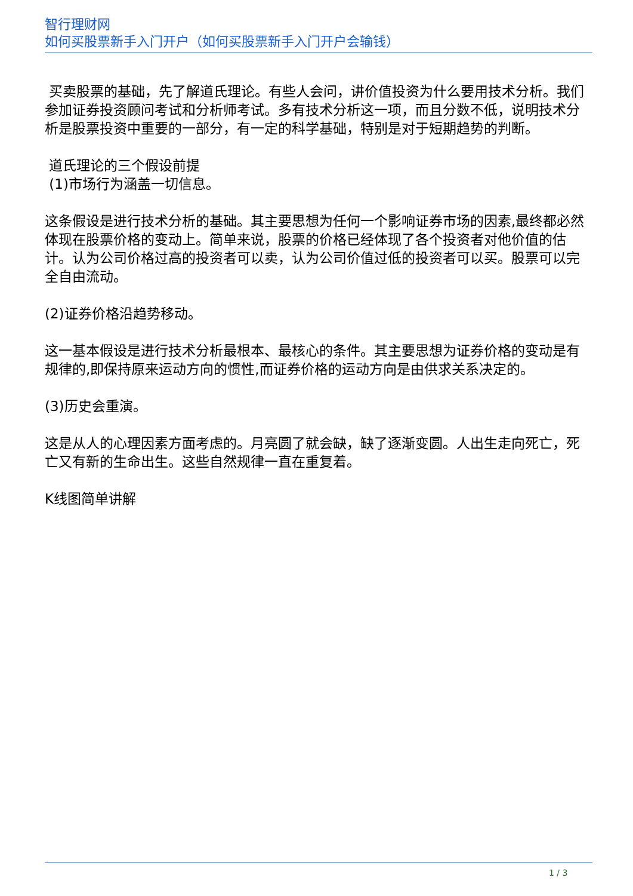智行理财网
如何买股票新手入门开户（如何买股票新手入门开户会输钱）
买卖股票的基础，先了解道氏理论。有些人会问，讲价值投资为什么要用技术分析。我们参加证券投资顾问考试和分析师考试。多有技术分析这一项，而且分数不低，说明技术分析是股票投资中重要的一部分，有一定的科学基础，特别是对于短期趋势的判断。
道氏理论的三个假设前提
(1)市场行为涵盖一切信息。
这条假设是进行技术分析的基础。其主要思想为任何一个影响证券市场的因素,最终都必然体现在股票价格的变动上。简单来说，股票的价格已经体现了各个投资者对他价值的估计。认为公司价格过高的投资者可以卖，认为公司价值过低的投资者可以买。股票可以完全自由流动。
(2)证券价格沿趋势移动。
这一基本假设是进行技术分析最根本、最核心的条件。其主要思想为证券价格的变动是有规律的,即保持原来运动方向的惯性,而证券价格的运动方向是由供求关系决定的。
(3)历史会重演。
这是从人的心理因素方面考虑的。月亮圆了就会缺，缺了逐渐变圆。人出生走向死亡，死亡又有新的生命出生。这些自然规律一直在重复着。
K线图简单讲解
1 / 3